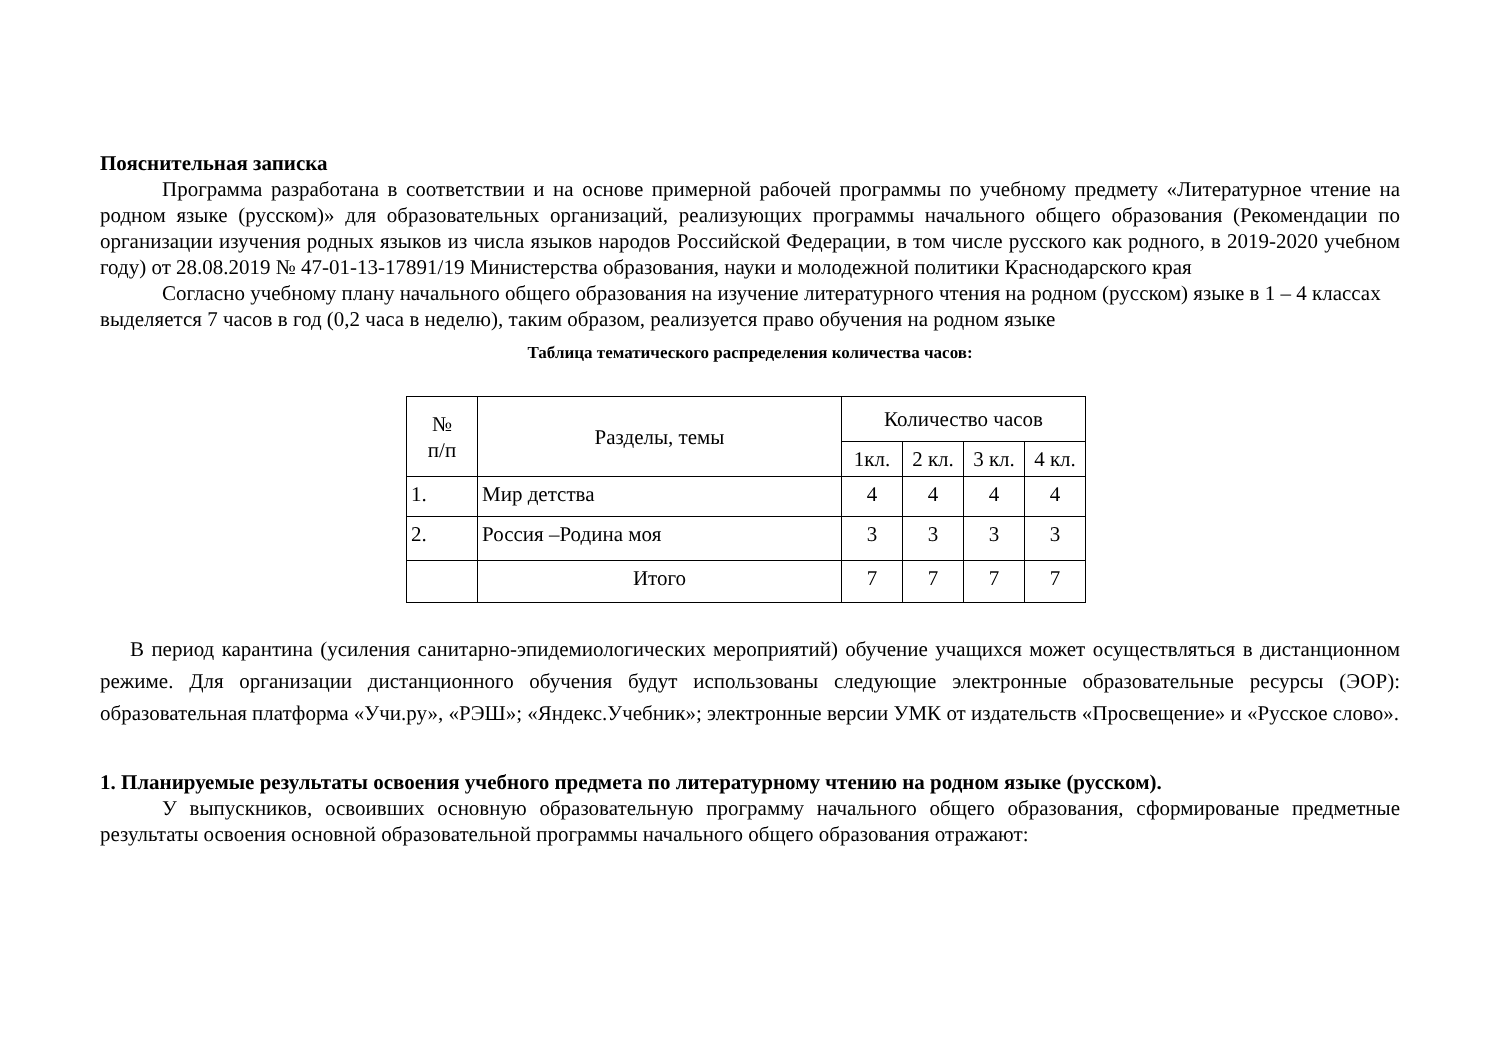Пояснительная записка
Программа разработана в соответствии и на основе примерной рабочей программы по учебному предмету «Литературное чтение на родном языке (русском)» для образовательных организаций, реализующих программы начального общего образования (Рекомендации по организации изучения родных языков из числа языков народов Российской Федерации, в том числе русского как родного, в 2019-2020 учебном году) от 28.08.2019 № 47-01-13-17891/19 Министерства образования, науки и молодежной политики Краснодарского края
Согласно учебному плану начального общего образования на изучение литературного чтения на родном (русском) языке в 1 – 4 классах выделяется 7 часов в год (0,2 часа в неделю), таким образом, реализуется право обучения на родном языке
Таблица тематического распределения количества часов:
| № п/п | Разделы, темы | Количество часов | | | |
| --- | --- | --- | --- | --- | --- |
| | | 1кл. | 2 кл. | 3 кл. | 4 кл. |
| 1. | Мир детства | 4 | 4 | 4 | 4 |
| 2. | Россия –Родина моя | 3 | 3 | 3 | 3 |
| | Итого | 7 | 7 | 7 | 7 |
В период карантина (усиления санитарно-эпидемиологических мероприятий) обучение учащихся может осуществляться в дистанционном режиме. Для организации дистанционного обучения будут использованы следующие электронные образовательные ресурсы (ЭОР): образовательная платформа «Учи.ру», «РЭШ»; «Яндекс.Учебник»; электронные версии УМК от издательств «Просвещение» и «Русское слово».
1. Планируемые результаты освоения учебного предмета по литературному чтению на родном языке (русском).
У выпускников, освоивших основную образовательную программу начального общего образования, сформированые предметные результаты освоения основной образовательной программы начального общего образования отражают: